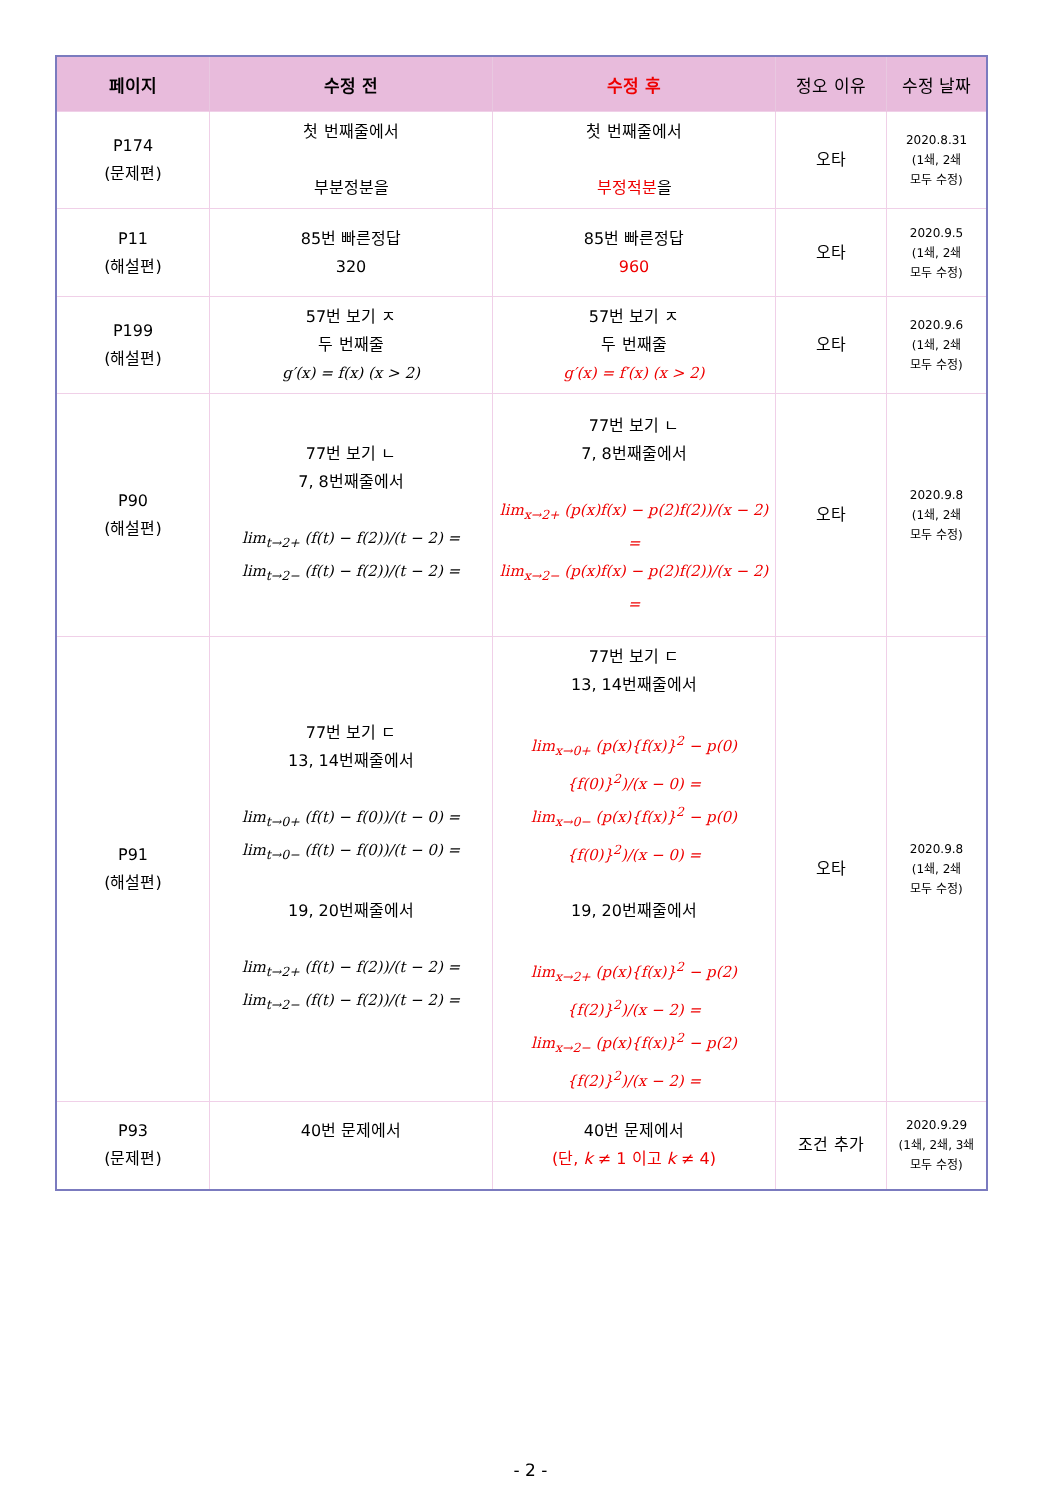| 페이지 | 수정 전 | 수정 후 | 정오 이유 | 수정 날짜 |
| --- | --- | --- | --- | --- |
| P174 (문제편) | 첫 번째줄에서 부분정분을 | 첫 번째줄에서 부정적분 을 | 오타 | 2020.8.31 (1쇄, 2쇄 모두 수정) |
| P11 (해설편) | 85번 빠른정답 320 | 85번 빠른정답 960 | 오타 | 2020.9.5 (1쇄, 2쇄 모두 수정) |
| P199 (해설편) | 57번 보기 ㅈ 두 번째줄 g′(x) = f(x) (x > 2) | 57번 보기 ㅈ 두 번째줄 g′(x) = f′(x) (x > 2) | 오타 | 2020.9.6 (1쇄, 2쇄 모두 수정) |
| P90 (해설편) | 77번 보기 ㄴ 7, 8번째줄에서 lim<sub>t→2+</sub> (f(t) − f(2))/(t − 2) = lim<sub>t→2−</sub> (f(t) − f(2))/(t − 2) = | 77번 보기 ㄴ 7, 8번째줄에서 lim<sub>x→2+</sub> (p(x)f(x) − p(2)f(2))/(x − 2) = lim<sub>x→2−</sub> (p(x)f(x) − p(2)f(2))/(x − 2) = | 오타 | 2020.9.8 (1쇄, 2쇄 모두 수정) |
| P91 (해설편) | 77번 보기 ㄷ 13, 14번째줄에서 lim<sub>t→0+</sub> (f(t) − f(0))/(t − 0) = lim<sub>t→0−</sub> (f(t) − f(0))/(t − 0) = 19, 20번째줄에서 lim<sub>t→2+</sub> (f(t) − f(2))/(t − 2) = lim<sub>t→2−</sub> (f(t) − f(2))/(t − 2) = | 77번 보기 ㄷ 13, 14번째줄에서 lim<sub>x→0+</sub> (p(x){f(x)}<sup>2</sup> − p(0){f(0)}<sup>2</sup>)/(x − 0) = lim<sub>x→0−</sub> (p(x){f(x)}<sup>2</sup> − p(0){f(0)}<sup>2</sup>)/(x − 0) = 19, 20번째줄에서 lim<sub>x→2+</sub> (p(x){f(x)}<sup>2</sup> − p(2){f(2)}<sup>2</sup>)/(x − 2) = lim<sub>x→2−</sub> (p(x){f(x)}<sup>2</sup> − p(2){f(2)}<sup>2</sup>)/(x − 2) = | 오타 | 2020.9.8 (1쇄, 2쇄 모두 수정) |
| P93 (문제편) | 40번 문제에서 | 40번 문제에서 (단, k ≠ 1 이고 k ≠ 4) | 조건 추가 | 2020.9.29 (1쇄, 2쇄, 3쇄 모두 수정) |
- 2 -